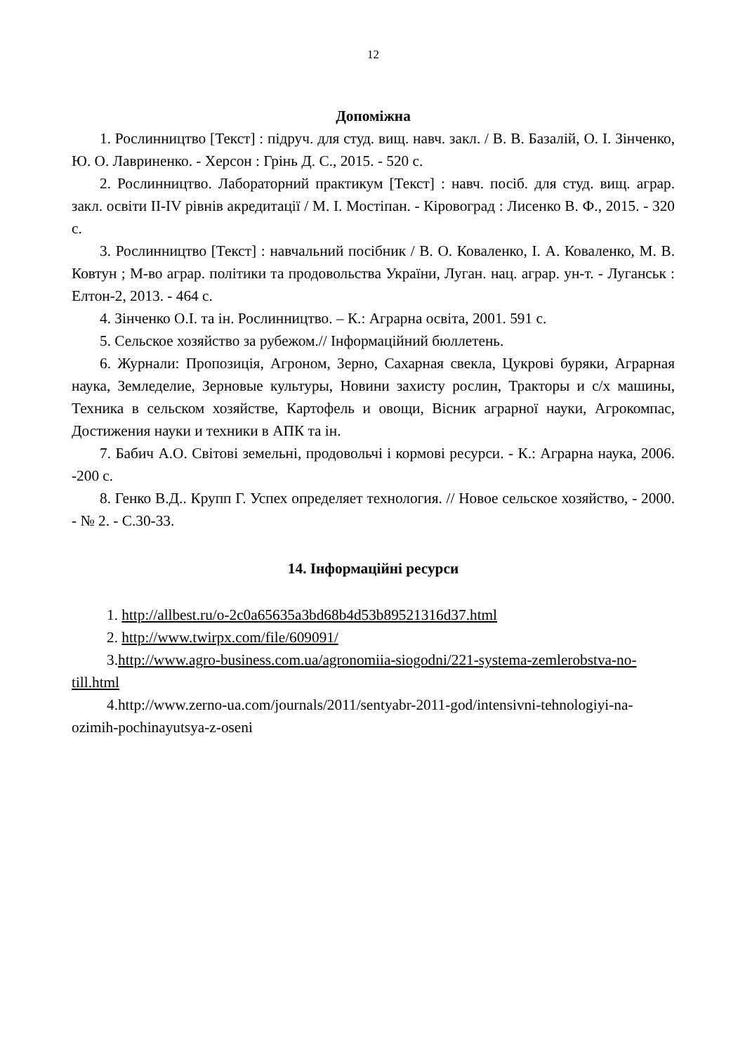12
Допоміжна
1. Рослинництво [Текст] : підруч. для студ. вищ. навч. закл. / В. В. Базалій, О. І. Зінченко, Ю. О. Лавриненко. - Херсон : Грінь Д. С., 2015. - 520 с.
2. Рослинництво. Лабораторний практикум [Текст] : навч. посіб. для студ. вищ. аграр. закл. освіти II-IV рівнів акредитації / М. І. Мостіпан. - Кіровоград : Лисенко В. Ф., 2015. - 320 с.
3. Рослинництво [Текст] : навчальний посібник / В. О. Коваленко, І. А. Коваленко, М. В. Ковтун ; М-во аграр. політики та продовольства України, Луган. нац. аграр. ун-т. - Луганськ : Елтон-2, 2013. - 464 с.
4. Зінченко О.І. та ін. Рослинництво. – К.: Аграрна освіта, 2001. 591 с.
5. Сельское хозяйство за рубежом.// Інформаційний бюллетень.
6. Журнали: Пропозиція, Агроном, Зерно, Сахарная свекла, Цукрові буряки, Аграрная наука, Земледелие, Зерновые культуры, Новини захисту рослин, Тракторы и с/х машины, Техника в сельском хозяйстве, Картофель и овощи, Вісник аграрної науки, Агрокомпас, Достижения науки и техники в АПК та ін.
7. Бабич А.О. Світові земельні, продовольчі і кормові ресурси. - К.: Аграрна наука, 2006. -200 с.
8. Генко В.Д.. Крупп Г. Успех определяет технология. // Новое сельское хозяйство, - 2000. - № 2. - С.30-33.
14. Інформаційні ресурси
1. http://allbest.ru/o-2c0a65635a3bd68b4d53b89521316d37.html
2. http://www.twirpx.com/file/609091/
3.http://www.agro-business.com.ua/agronomiia-siogodni/221-systema-zemlerobstva-no-till.html
4.http://www.zerno-ua.com/journals/2011/sentyabr-2011-god/intensivni-tehnologiyi-na-ozimih-pochinayutsya-z-oseni